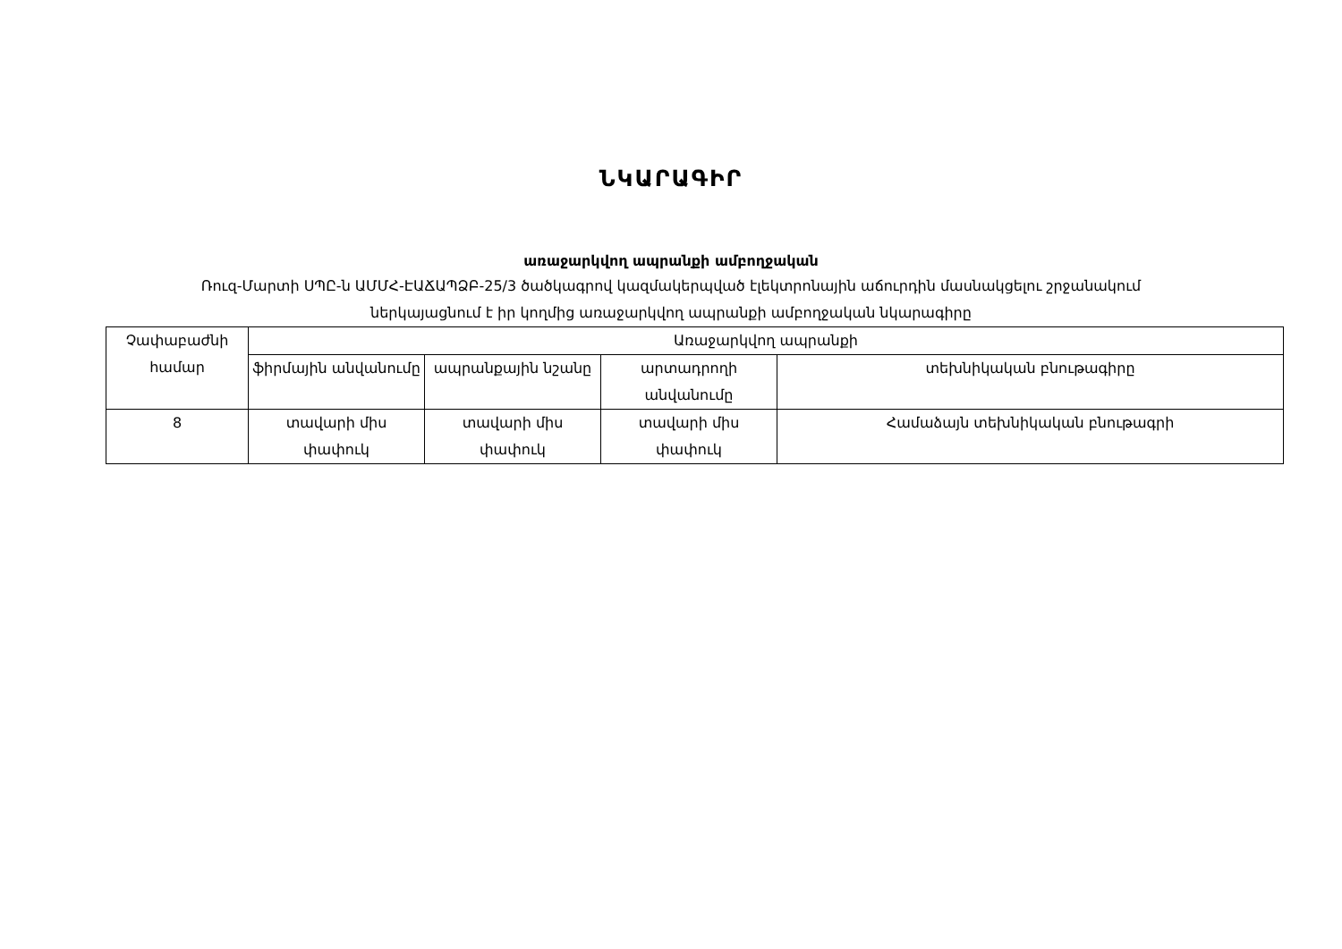ՆԿԱՐԱԳԻՐ
առաջարկվող ապրանքի ամբողջական
Ռուզ-Մարտի ՍՊԸ-ն ԱՄՄՀ-ԷԱՃԱՊՁԲ-25/3 ծածկագրով կազմակերպված էլեկտրոնային աճուրդին մասնակցելու շրջանակում
ներկայացնում է իր կողմից առաջարկվող ապրանքի ամբողջական նկարագիրը
| Չափաբաժնի համար | Առաջարկվող ապրանքի | | | |
| --- | --- | --- | --- | --- |
| | ֆիրմային անվանումը | ապրանքային նշանը | արտադրողի անվանումը | տեխնիկական բնութագիրը |
| 8 | տավարի միս փափուկ | տավարի միս փափուկ | տավարի միս փափուկ | Համաձայն տեխնիկական բնութագրի |